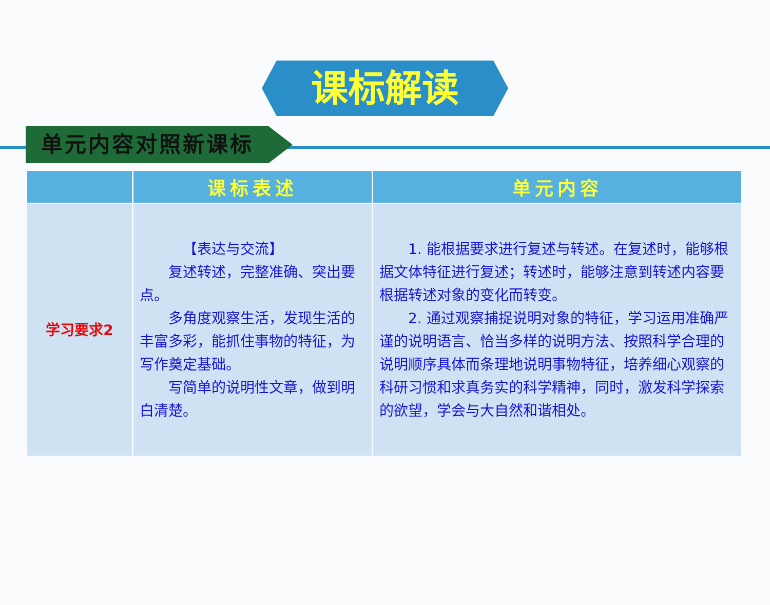课标解读
单元内容对照新课标
| | 课标表述 | 单元内容 |
| --- | --- | --- |
| 学习要求2 | 【表达与交流】 复述转述，完整准确、突出要点。 多角度观察生活，发现生活的丰富多彩，能抓住事物的特征，为写作奠定基础。 写简单的说明性文章，做到明白清楚。 | 1. 能根据要求进行复述与转述。在复述时，能够根据文体特征进行复述；转述时，能够注意到转述内容要根据转述对象的变化而转变。 2. 通过观察捕捉说明对象的特征，学习运用准确严谨的说明语言、恰当多样的说明方法、按照科学合理的说明顺序具体而条理地说明事物特征，培养细心观察的科研习惯和求真务实的科学精神，同时，激发科学探索的欲望，学会与大自然和谐相处。 |